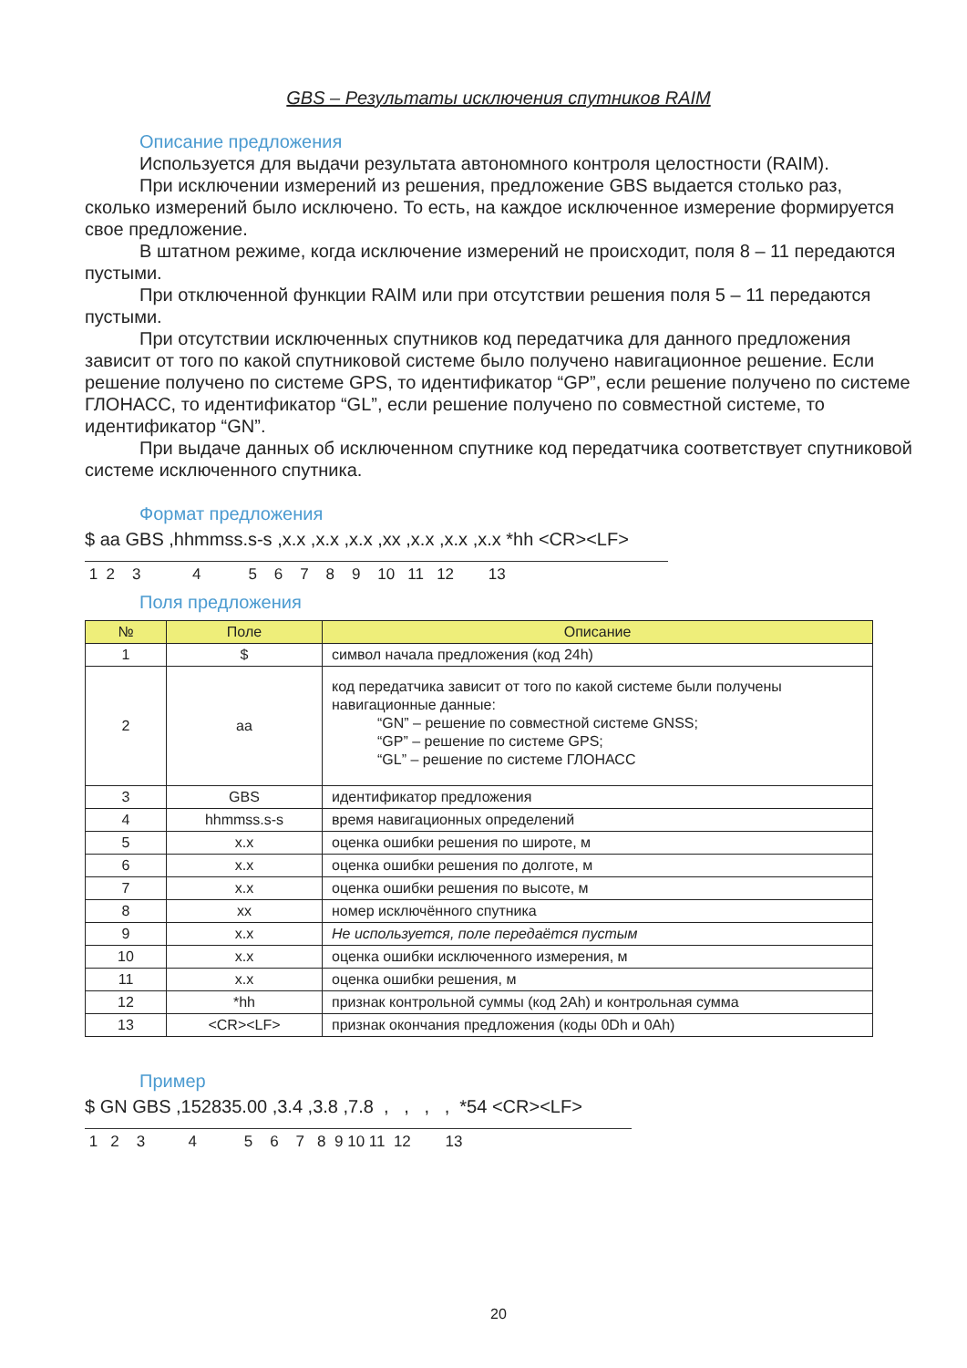GBS – Результаты исключения спутников RAIM
Описание предложения
Используется для выдачи результата автономного контроля целостности (RAIM).
При исключении измерений из решения, предложение GBS выдается столько раз, сколько измерений было исключено. То есть, на каждое исключенное измерение формируется свое предложение.
В штатном режиме, когда исключение измерений не происходит, поля 8 – 11 передаются пустыми.
При отключенной функции RAIM или при отсутствии решения поля 5 – 11 передаются пустыми.
При отсутствии исключенных спутников код передатчика для данного предложения зависит от того по какой спутниковой системе было получено навигационное решение. Если решение получено по системе GPS, то идентификатор “GP”, если решение получено по системе ГЛОНАСС, то идентификатор “GL”, если решение получено по совместной системе, то идентификатор “GN”.
При выдаче данных об исключенном спутнике код передатчика соответствует спутниковой системе исключенного спутника.
Формат предложения
$ aa GBS ,hhmmss.s-s ,x.x ,x.x ,x.x ,xx ,x.x ,x.x ,x.x *hh <CR><LF>
1 2 3 4 5 6 7 8 9 10 11 12 13
Поля предложения
| № | Поле | Описание |
| --- | --- | --- |
| 1 | $ | символ начала предложения (код 24h) |
| 2 | aa | код передатчика зависит от того по какой системе были получены навигационные данные: “GN” – решение по совместной системе GNSS; “GP” – решение по системе GPS; “GL” – решение по системе ГЛОНАСС |
| 3 | GBS | идентификатор предложения |
| 4 | hhmmss.s-s | время навигационных определений |
| 5 | x.x | оценка ошибки решения по широте, м |
| 6 | x.x | оценка ошибки решения по долготе, м |
| 7 | x.x | оценка ошибки решения по высоте, м |
| 8 | xx | номер исключённого спутника |
| 9 | x.x | Не используется, поле передаётся пустым |
| 10 | x.x | оценка ошибки исключенного измерения, м |
| 11 | x.x | оценка ошибки решения, м |
| 12 | *hh | признак контрольной суммы (код 2Ah) и контрольная сумма |
| 13 | <CR><LF> | признак окончания предложения (коды 0Dh и 0Ah) |
Пример
$ GN GBS ,152835.00 ,3.4 ,3.8 ,7.8 , , , , *54 <CR><LF>
1 2 3 4 5 6 7 8 9 10 11 12 13
20